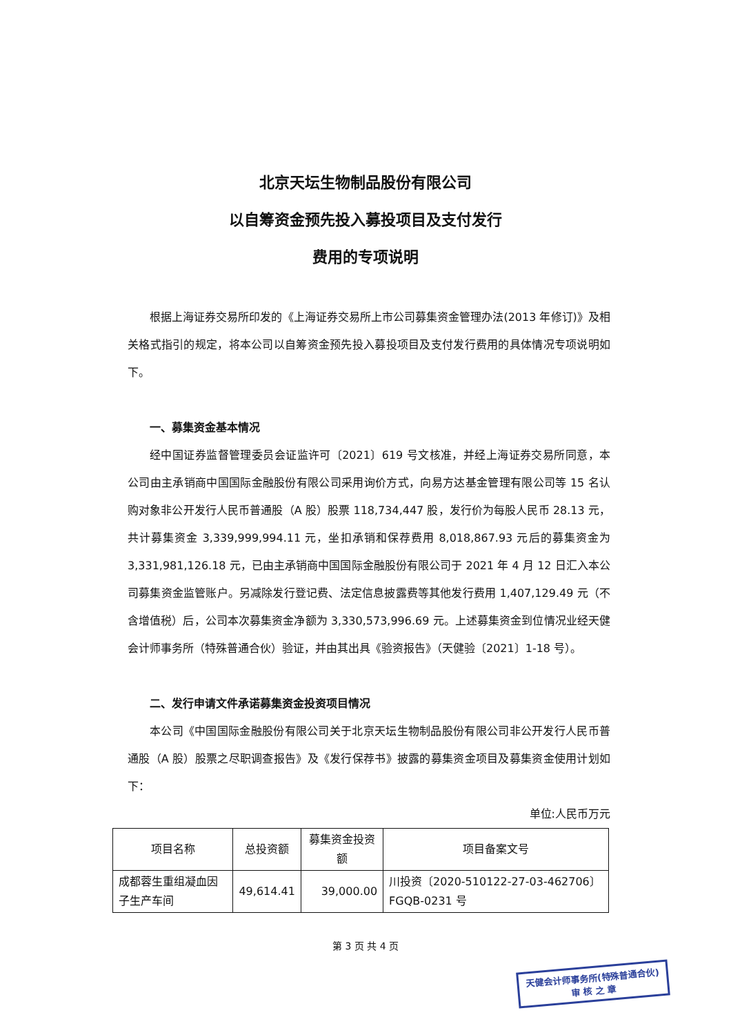北京天坛生物制品股份有限公司
以自筹资金预先投入募投项目及支付发行
费用的专项说明
根据上海证券交易所印发的《上海证券交易所上市公司募集资金管理办法(2013 年修订)》及相关格式指引的规定，将本公司以自筹资金预先投入募投项目及支付发行费用的具体情况专项说明如下。
一、募集资金基本情况
经中国证券监督管理委员会证监许可〔2021〕619 号文核准，并经上海证券交易所同意，本公司由主承销商中国国际金融股份有限公司采用询价方式，向易方达基金管理有限公司等 15 名认购对象非公开发行人民币普通股（A 股）股票 118,734,447 股，发行价为每股人民币 28.13 元，共计募集资金 3,339,999,994.11 元，坐扣承销和保荐费用 8,018,867.93 元后的募集资金为 3,331,981,126.18 元，已由主承销商中国国际金融股份有限公司于 2021 年 4 月 12 日汇入本公司募集资金监管账户。另减除发行登记费、法定信息披露费等其他发行费用 1,407,129.49 元（不含增值税）后，公司本次募集资金净额为 3,330,573,996.69 元。上述募集资金到位情况业经天健会计师事务所（特殊普通合伙）验证，并由其出具《验资报告》（天健验〔2021〕1-18 号）。
二、发行申请文件承诺募集资金投资项目情况
本公司《中国国际金融股份有限公司关于北京天坛生物制品股份有限公司非公开发行人民币普通股（A 股）股票之尽职调查报告》及《发行保荐书》披露的募集资金项目及募集资金使用计划如下：
单位:人民币万元
| 项目名称 | 总投资额 | 募集资金投资额 | 项目备案文号 |
| --- | --- | --- | --- |
| 成都蓉生重组凝血因子生产车间 | 49,614.41 | 39,000.00 | 川投资〔2020-510122-27-03-462706〕FGQB-0231 号 |
第 3 页 共 4 页
天健会计师事务所(特殊普通合伙)
审 核 之 章